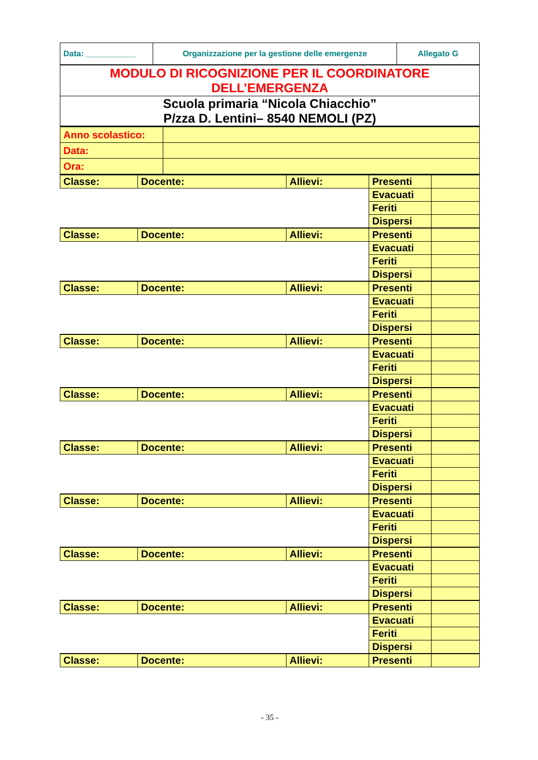| Data: ___________ | Organizzazione per la gestione delle emergenze | Allegato G |
| MODULO DI RICOGNIZIONE PER IL COORDINATORE DELL’EMERGENZA |
| Scuola primaria “Nicola Chiacchio” P/zza D. Lentini– 8540 NEMOLI (PZ) |
| Anno scolastico: | |
| Data: | |
| Ora: | |
| Classe: | Docente: | Allievi: | Presenti | |
| | | | Evacuati | |
| | | | Feriti | |
| | | | Dispersi | |
| Classe: | Docente: | Allievi: | Presenti | |
| | | | Evacuati | |
| | | | Feriti | |
| | | | Dispersi | |
| Classe: | Docente: | Allievi: | Presenti | |
| | | | Evacuati | |
| | | | Feriti | |
| | | | Dispersi | |
| Classe: | Docente: | Allievi: | Presenti | |
| | | | Evacuati | |
| | | | Feriti | |
| | | | Dispersi | |
| Classe: | Docente: | Allievi: | Presenti | |
| | | | Evacuati | |
| | | | Feriti | |
| | | | Dispersi | |
| Classe: | Docente: | Allievi: | Presenti | |
| | | | Evacuati | |
| | | | Feriti | |
| | | | Dispersi | |
| Classe: | Docente: | Allievi: | Presenti | |
| | | | Evacuati | |
| | | | Feriti | |
| | | | Dispersi | |
| Classe: | Docente: | Allievi: | Presenti | |
| | | | Evacuati | |
| | | | Feriti | |
| | | | Dispersi | |
| Classe: | Docente: | Allievi: | Presenti | |
| | | | Evacuati | |
| | | | Feriti | |
| | | | Dispersi | |
| Classe: | Docente: | Allievi: | Presenti | |
- 35 -